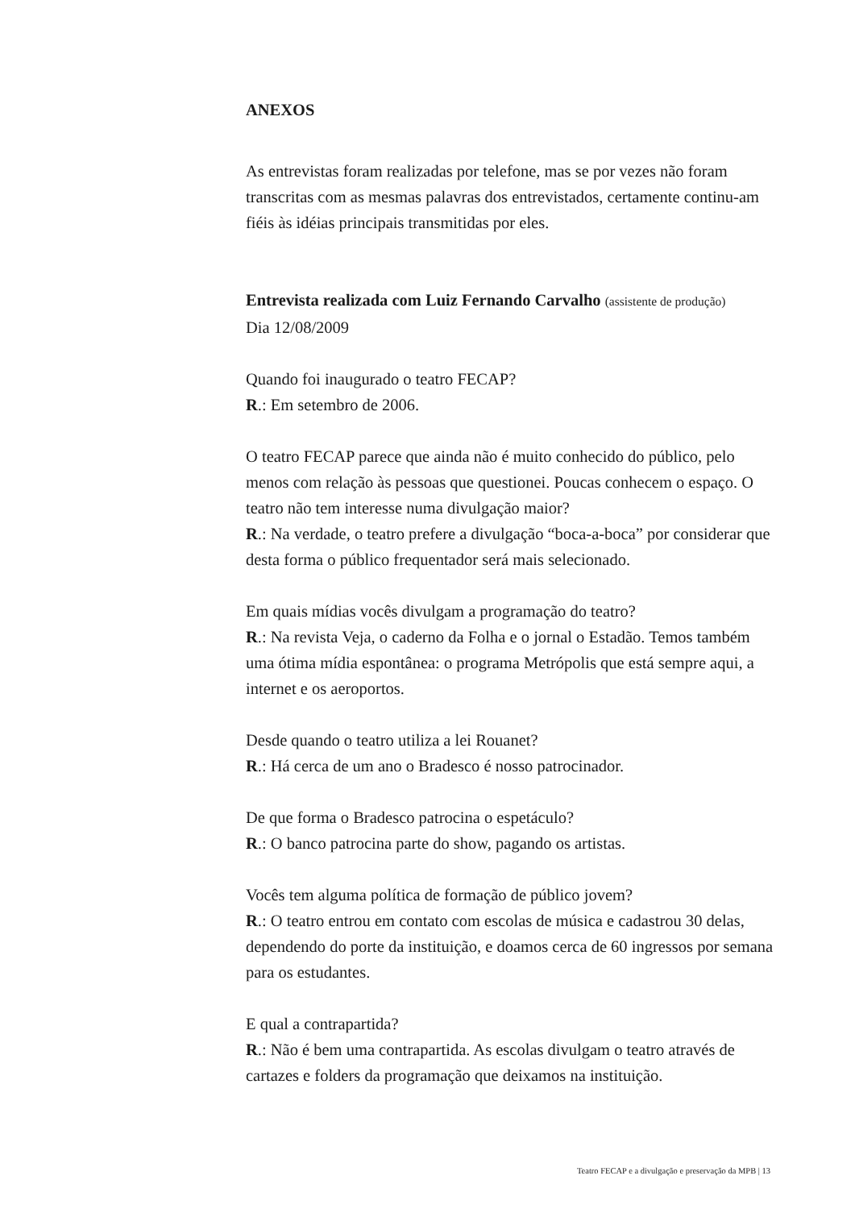ANEXOS
As entrevistas foram realizadas por telefone, mas se por vezes não foram transcritas com as mesmas palavras dos entrevistados, certamente continu-am fiéis às idéias principais transmitidas por eles.
Entrevista realizada com Luiz Fernando Carvalho (assistente de produção)
Dia 12/08/2009
Quando foi inaugurado o teatro FECAP?
R.: Em setembro de 2006.
O teatro FECAP parece que ainda não é muito conhecido do público, pelo menos com relação às pessoas que questionei. Poucas conhecem o espaço. O teatro não tem interesse numa divulgação maior?
R.: Na verdade, o teatro prefere a divulgação “boca-a-boca” por considerar que desta forma o público frequentador será mais selecionado.
Em quais mídias vocês divulgam a programação do teatro?
R.: Na revista Veja, o caderno da Folha e o jornal o Estadão. Temos também uma ótima mídia espontânea: o programa Metrópolis que está sempre aqui, a internet e os aeroportos.
Desde quando o teatro utiliza a lei Rouanet?
R.: Há cerca de um ano o Bradesco é nosso patrocinador.
De que forma o Bradesco patrocina o espetáculo?
R.: O banco patrocina parte do show, pagando os artistas.
Vocês tem alguma política de formação de público jovem?
R.: O teatro entrou em contato com escolas de música e cadastrou 30 delas, dependendo do porte da instituição, e doamos cerca de 60 ingressos por semana para os estudantes.
E qual a contrapartida?
R.: Não é bem uma contrapartida. As escolas divulgam o teatro através de cartazes e folders da programação que deixamos na instituição.
Teatro FECAP e a divulgação e preservação da MPB | 13